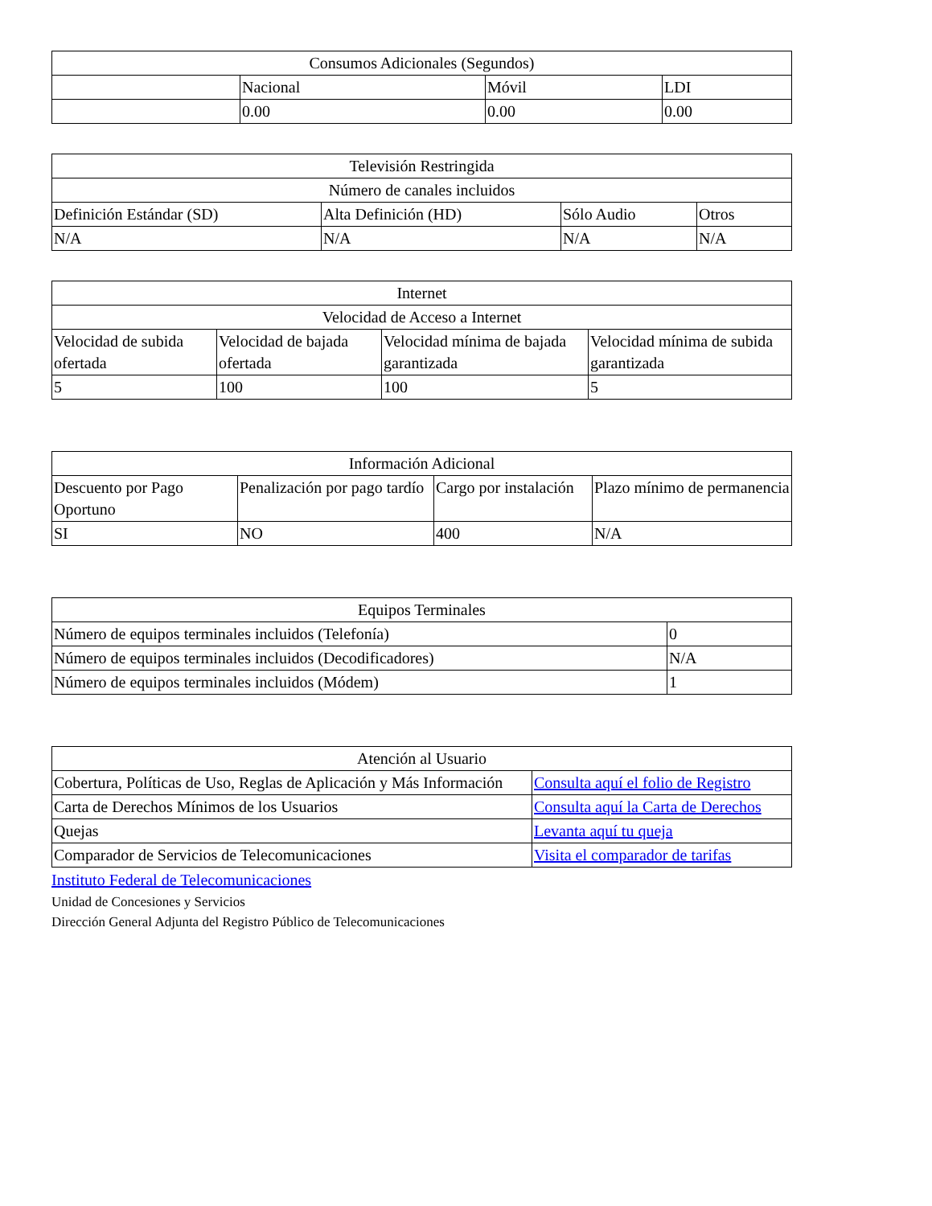| Consumos Adicionales (Segundos) | | | |
| --- | --- | --- | --- |
| | Nacional | Móvil | LDI |
| | 0.00 | 0.00 | 0.00 |
| Televisión Restringida | | | |
| --- | --- | --- | --- |
| Número de canales incluidos | | | |
| Definición Estándar (SD) | Alta Definición (HD) | Sólo Audio | Otros |
| N/A | N/A | N/A | N/A |
| Internet | | | |
| --- | --- | --- | --- |
| Velocidad de Acceso a Internet | | | |
| Velocidad de subida ofertada | Velocidad de bajada ofertada | Velocidad mínima de bajada garantizada | Velocidad mínima de subida garantizada |
| 5 | 100 | 100 | 5 |
| Información Adicional | | | |
| --- | --- | --- | --- |
| Descuento por Pago Oportuno | Penalización por pago tardío | Cargo por instalación | Plazo mínimo de permanencia |
| SI | NO | 400 | N/A |
| Equipos Terminales | |
| --- | --- |
| Número de equipos terminales incluidos (Telefonía) | 0 |
| Número de equipos terminales incluidos (Decodificadores) | N/A |
| Número de equipos terminales incluidos (Módem) | 1 |
| Atención al Usuario | |
| --- | --- |
| Cobertura, Políticas de Uso, Reglas de Aplicación y Más Información | Consulta aquí el folio de Registro |
| Carta de Derechos Mínimos de los Usuarios | Consulta aquí la Carta de Derechos |
| Quejas | Levanta aquí tu queja |
| Comparador de Servicios de Telecomunicaciones | Visita el comparador de tarifas |
Instituto Federal de Telecomunicaciones
Unidad de Concesiones y Servicios
Dirección General Adjunta del Registro Público de Telecomunicaciones